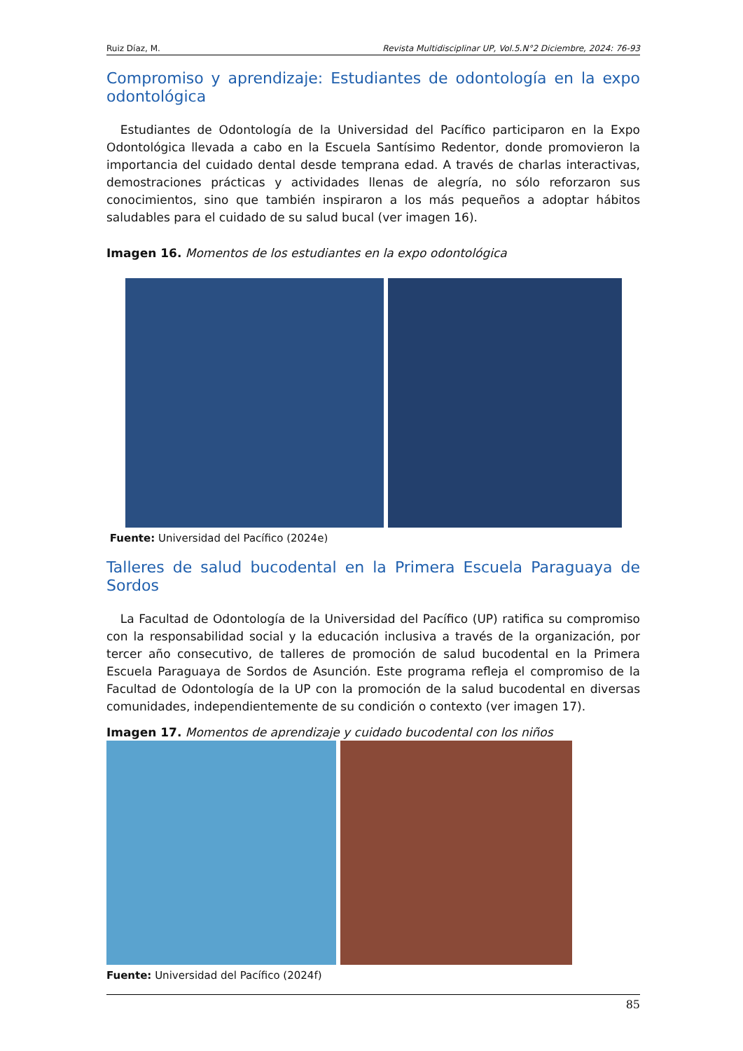Ruiz Díaz, M. Revista Multidisciplinar UP, Vol.5.N°2 Diciembre, 2024: 76-93
Compromiso y aprendizaje: Estudiantes de odontología en la expo odontológica
Estudiantes de Odontología de la Universidad del Pacífico participaron en la Expo Odontológica llevada a cabo en la Escuela Santísimo Redentor, donde promovieron la importancia del cuidado dental desde temprana edad. A través de charlas interactivas, demostraciones prácticas y actividades llenas de alegría, no sólo reforzaron sus conocimientos, sino que también inspiraron a los más pequeños a adoptar hábitos saludables para el cuidado de su salud bucal (ver imagen 16).
Imagen 16. Momentos de los estudiantes en la expo odontológica
Fuente: Universidad del Pacífico (2024e)
Talleres de salud bucodental en la Primera Escuela Paraguaya de Sordos
La Facultad de Odontología de la Universidad del Pacífico (UP) ratifica su compromiso con la responsabilidad social y la educación inclusiva a través de la organización, por tercer año consecutivo, de talleres de promoción de salud bucodental en la Primera Escuela Paraguaya de Sordos de Asunción. Este programa refleja el compromiso de la Facultad de Odontología de la UP con la promoción de la salud bucodental en diversas comunidades, independientemente de su condición o contexto (ver imagen 17).
Imagen 17. Momentos de aprendizaje y cuidado bucodental con los niños
Fuente: Universidad del Pacífico (2024f)
85